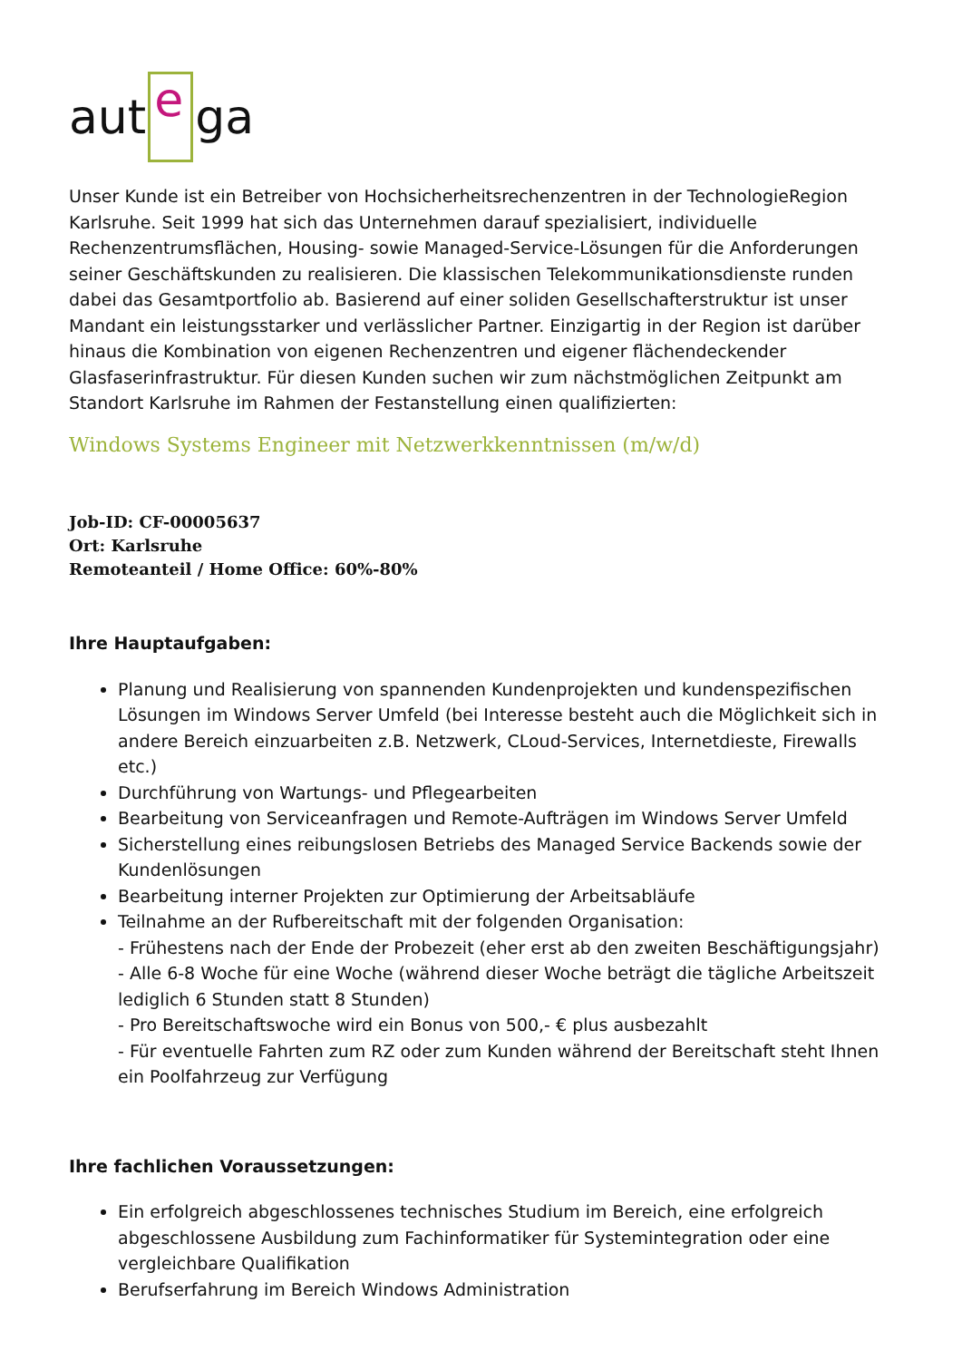aut e ga
Unser Kunde ist ein Betreiber von Hochsicherheitsrechenzentren in der TechnologieRegion Karlsruhe. Seit 1999 hat sich das Unternehmen darauf spezialisiert, individuelle Rechenzentrumsflächen, Housing- sowie Managed-Service-Lösungen für die Anforderungen seiner Geschäftskunden zu realisieren. Die klassischen Telekommunikationsdienste runden dabei das Gesamtportfolio ab. Basierend auf einer soliden Gesellschafterstruktur ist unser Mandant ein leistungsstarker und verlässlicher Partner. Einzigartig in der Region ist darüber hinaus die Kombination von eigenen Rechenzentren und eigener flächendeckender Glasfaserinfrastruktur. Für diesen Kunden suchen wir zum nächstmöglichen Zeitpunkt am Standort Karlsruhe im Rahmen der Festanstellung einen qualifizierten:
Windows Systems Engineer mit Netzwerkkenntnissen (m/w/d)
Job-ID: CF-00005637
Ort: Karlsruhe
Remoteanteil / Home Office: 60%-80%
Ihre Hauptaufgaben:
Planung und Realisierung von spannenden Kundenprojekten und kundenspezifischen Lösungen im Windows Server Umfeld (bei Interesse besteht auch die Möglichkeit sich in andere Bereich einzuarbeiten z.B. Netzwerk, CLoud-Services, Internetdieste, Firewalls etc.)
Durchführung von Wartungs- und Pflegearbeiten
Bearbeitung von Serviceanfragen und Remote-Aufträgen im Windows Server Umfeld
Sicherstellung eines reibungslosen Betriebs des Managed Service Backends sowie der Kundenlösungen
Bearbeitung interner Projekten zur Optimierung der Arbeitsabläufe
Teilnahme an der Rufbereitschaft mit der folgenden Organisation:
- Frühestens nach der Ende der Probezeit (eher erst ab den zweiten Beschäftigungsjahr)
- Alle 6-8 Woche für eine Woche (während dieser Woche beträgt die tägliche Arbeitszeit lediglich 6 Stunden statt 8 Stunden)
- Pro Bereitschaftswoche wird ein Bonus von 500,- € plus ausbezahlt
- Für eventuelle Fahrten zum RZ oder zum Kunden während der Bereitschaft steht Ihnen ein Poolfahrzeug zur Verfügung
Ihre fachlichen Voraussetzungen:
Ein erfolgreich abgeschlossenes technisches Studium im Bereich, eine erfolgreich abgeschlossene Ausbildung zum Fachinformatiker für Systemintegration oder eine vergleichbare Qualifikation
Berufserfahrung im Bereich Windows Administration